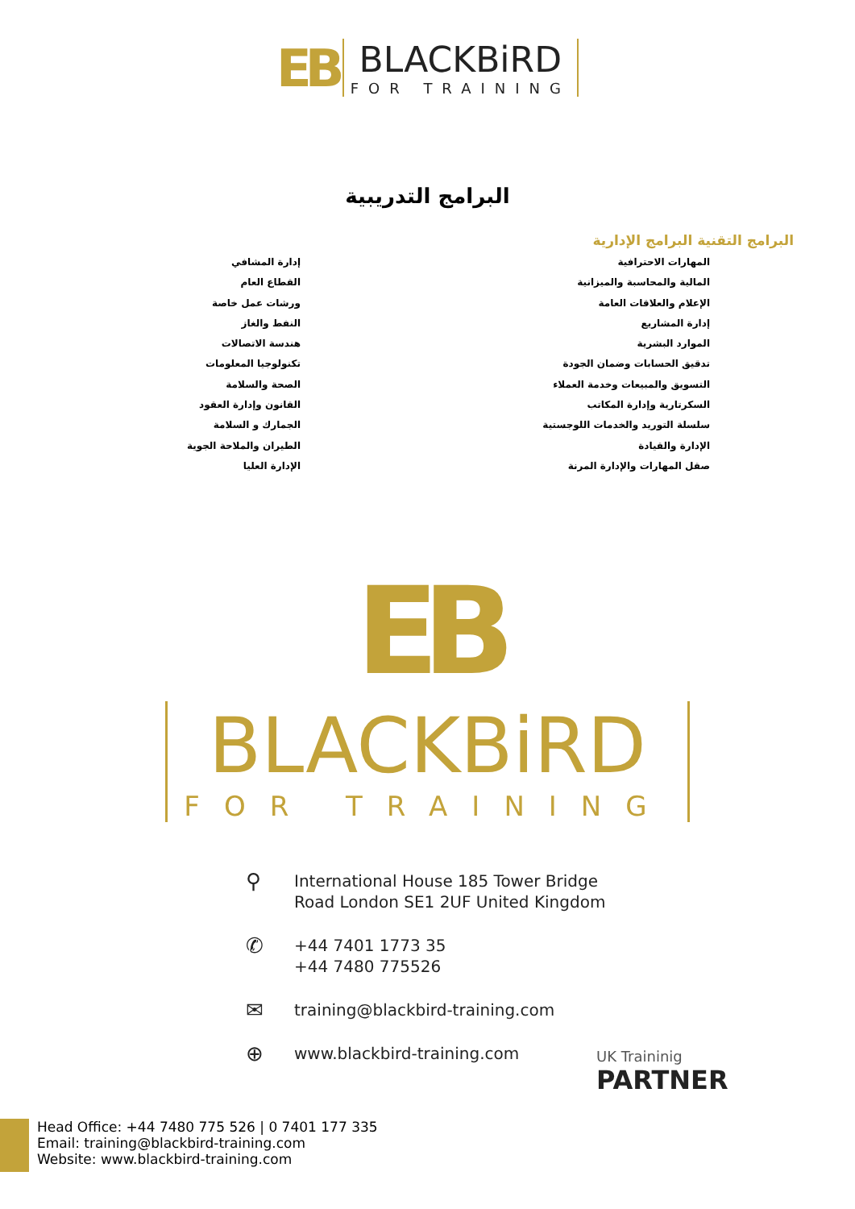EB BLACKBiRD FOR TRAINING
البرامج التدريبية
البرامج التقنية البرامج الإدارية
المهارات الاحترافية
المالية والمحاسبة والميزانية
الإعلام والعلاقات العامة
إدارة المشاريع
الموارد البشرية
تدقيق الحسابات وضمان الجودة
التسويق والمبيعات وخدمة العملاء
السكرتارية وإدارة المكاتب
سلسلة التوريد والخدمات اللوجستية
الإدارة والقيادة
صقل المهارات والإدارة المرنة
إدارة المشافي
القطاع العام
ورشات عمل خاصة
النفط والغاز
هندسة الاتصالات
تكنولوجيا المعلومات
الصحة والسلامة
القانون وإدارة العقود
الجمارك و السلامة
الطيران والملاحة الجوية
الإدارة العليا
EB
BLACKBiRD FOR TRAINING
⚲ International House 185 Tower Bridge
Road London SE1 2UF United Kingdom
✆ +44 7401 1773 35
+44 7480 775526
✉ training@blackbird-training.com
⊕ www.blackbird-training.com
UK Traininig
PARTNER
Head Office: +44 7480 775 526 | 0 7401 177 335
Email: training@blackbird-training.com
Website: www.blackbird-training.com